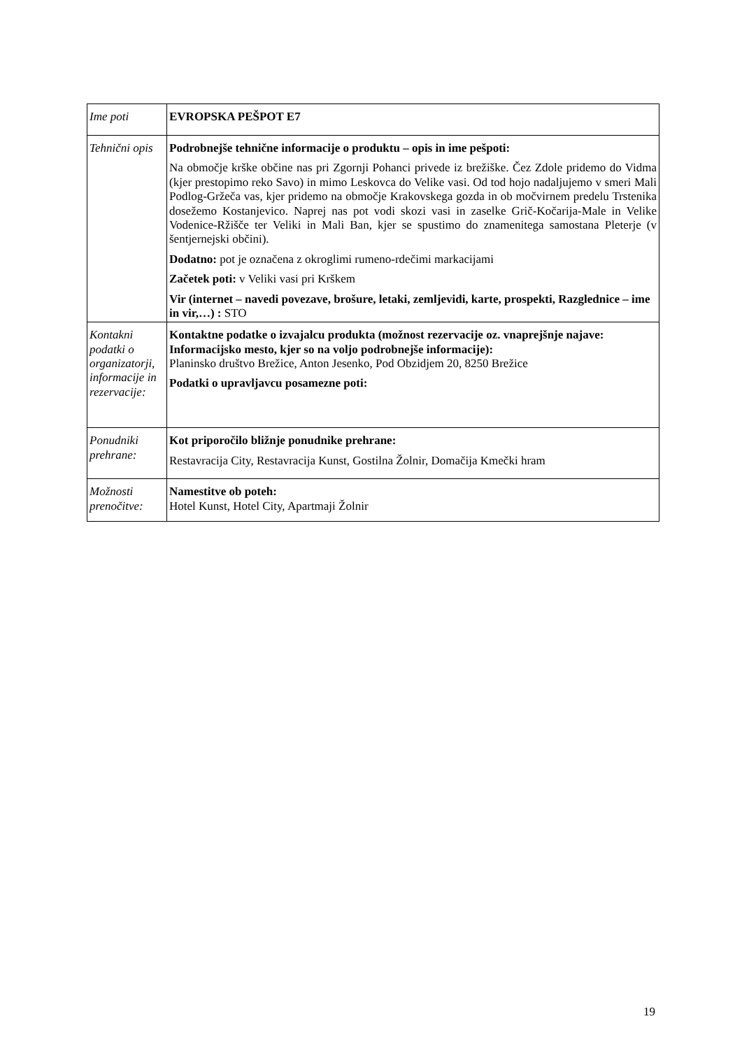| Ime poti | EVROPSKA PEŠPOT E7 |
| Tehnični opis | Podrobnejše tehnične informacije o produktu – opis in ime pešpoti: Na območje krške občine nas pri Zgornji Pohanci privede iz brežiške. Čez Zdole pridemo do Vidma (kjer prestopimo reko Savo) in mimo Leskovca do Velike vasi. Od tod hojo nadaljujemo v smeri Mali Podlog-Gržeča vas, kjer pridemo na območje Krakovskega gozda in ob močvirnem predelu Trstenika dosežemo Kostanjevico. Naprej nas pot vodi skozi vasi in zaselke Grič-Kočarija-Male in Velike Vodenice-Ržišče ter Veliki in Mali Ban, kjer se spustimo do znamenitega samostana Pleterje (v šentjernejski občini). Dodatno: pot je označena z okroglimi rumeno-rdečimi markacijami Začetek poti: v Veliki vasi pri Krškem Vir (internet – navedi povezave, brošure, letaki, zemljevidi, karte, prospekti, Razglednice – ime in vir,…) : STO |
| Kontakni podatki o organizatorji, informacije in rezervacije: | Kontaktne podatke o izvajalcu produkta (možnost rezervacije oz. vnaprejšnje najave: Informacijsko mesto, kjer so na voljo podrobnejše informacije): Planinsko društvo Brežice, Anton Jesenko, Pod Obzidjem 20, 8250 Brežice Podatki o upravljavcu posamezne poti: |
| Ponudniki prehrane: | Kot priporočilo bližnje ponudnike prehrane: Restavracija City, Restavracija Kunst, Gostilna Žolnir, Domačija Kmečki hram |
| Možnosti prenočitve: | Namestitve ob poteh: Hotel Kunst, Hotel City, Apartmaji Žolnir |
19